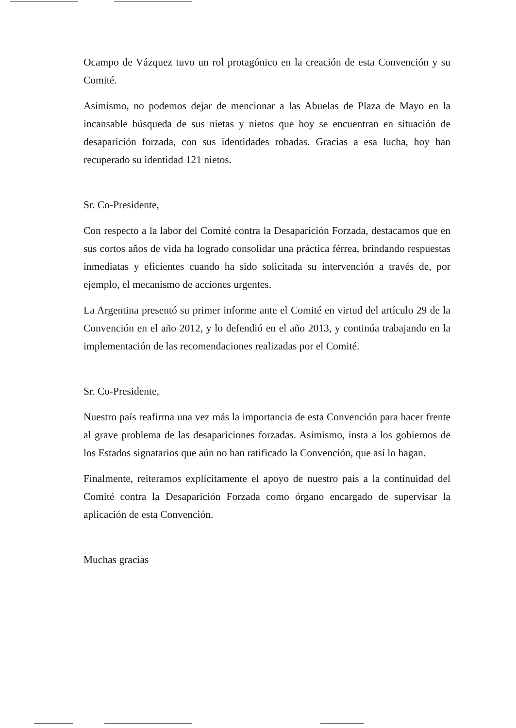Ocampo de Vázquez tuvo un rol protagónico en la creación de esta Convención y su Comité.
Asimismo, no podemos dejar de mencionar a las Abuelas de Plaza de Mayo en la incansable búsqueda de sus nietas y nietos que hoy se encuentran en situación de desaparición forzada, con sus identidades robadas. Gracias a esa lucha, hoy han recuperado su identidad 121 nietos.
Sr. Co-Presidente,
Con respecto a la labor del Comité contra la Desaparición Forzada, destacamos que en sus cortos años de vida ha logrado consolidar una práctica férrea, brindando respuestas inmediatas y eficientes cuando ha sido solicitada su intervención a través de, por ejemplo, el mecanismo de acciones urgentes.
La Argentina presentó su primer informe ante el Comité en virtud del artículo 29 de la Convención en el año 2012, y lo defendió en el año 2013, y continúa trabajando en la implementación de las recomendaciones realizadas por el Comité.
Sr. Co-Presidente,
Nuestro país reafirma una vez más la importancia de esta Convención para hacer frente al grave problema de las desapariciones forzadas. Asimismo, insta a los gobiernos de los Estados signatarios que aún no han ratificado la Convención, que así lo hagan.
Finalmente, reiteramos explícitamente el apoyo de nuestro país a la continuidad del Comité contra la Desaparición Forzada como órgano encargado de supervisar la aplicación de esta Convención.
Muchas gracias